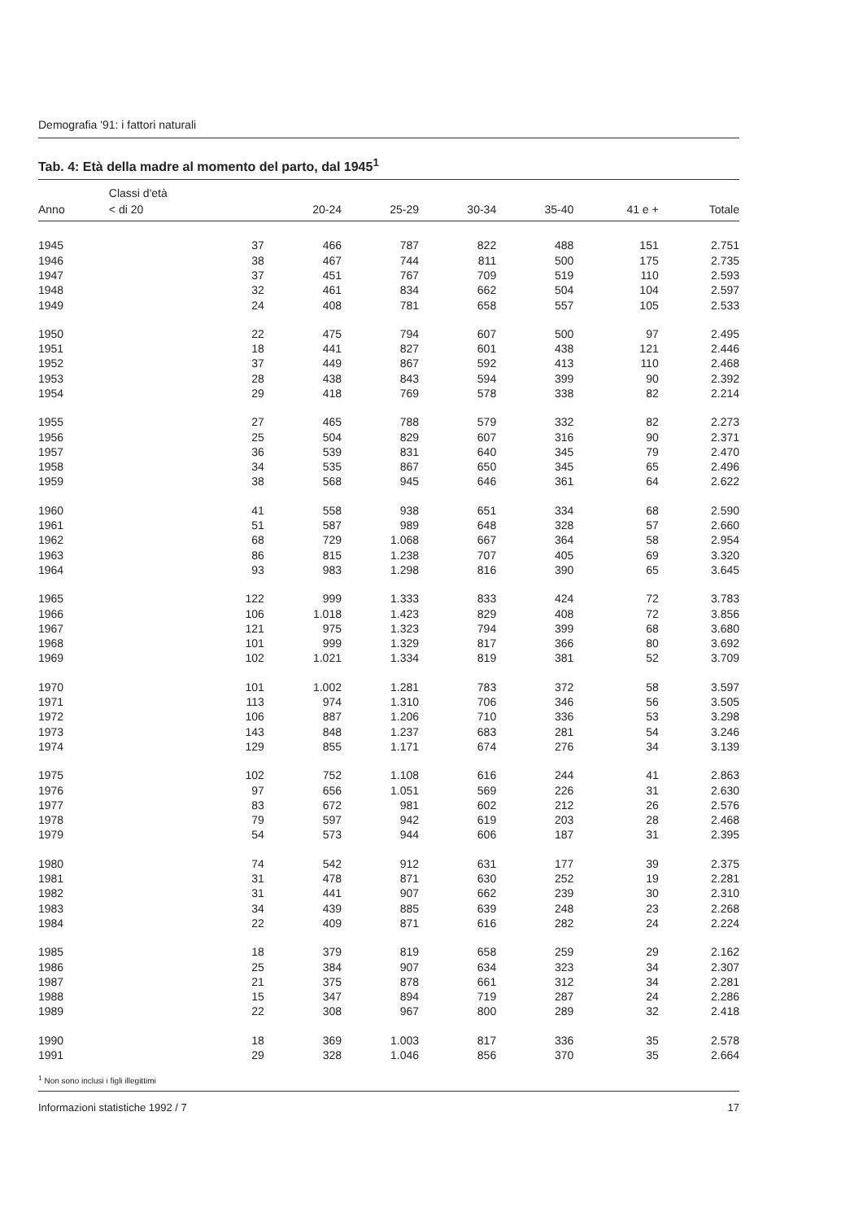Demografia '91: i fattori naturali
Tab. 4: Età della madre al momento del parto, dal 1945<sup>1</sup>
| | Classi d'età | | | | | | |
| --- | --- | --- | --- | --- | --- | --- | --- |
| Anno | < di 20 | 20-24 | 25-29 | 30-34 | 35-40 | 41 e + | Totale |
| 1945 | 37 | 466 | 787 | 822 | 488 | 151 | 2.751 |
| 1946 | 38 | 467 | 744 | 811 | 500 | 175 | 2.735 |
| 1947 | 37 | 451 | 767 | 709 | 519 | 110 | 2.593 |
| 1948 | 32 | 461 | 834 | 662 | 504 | 104 | 2.597 |
| 1949 | 24 | 408 | 781 | 658 | 557 | 105 | 2.533 |
| 1950 | 22 | 475 | 794 | 607 | 500 | 97 | 2.495 |
| 1951 | 18 | 441 | 827 | 601 | 438 | 121 | 2.446 |
| 1952 | 37 | 449 | 867 | 592 | 413 | 110 | 2.468 |
| 1953 | 28 | 438 | 843 | 594 | 399 | 90 | 2.392 |
| 1954 | 29 | 418 | 769 | 578 | 338 | 82 | 2.214 |
| 1955 | 27 | 465 | 788 | 579 | 332 | 82 | 2.273 |
| 1956 | 25 | 504 | 829 | 607 | 316 | 90 | 2.371 |
| 1957 | 36 | 539 | 831 | 640 | 345 | 79 | 2.470 |
| 1958 | 34 | 535 | 867 | 650 | 345 | 65 | 2.496 |
| 1959 | 38 | 568 | 945 | 646 | 361 | 64 | 2.622 |
| 1960 | 41 | 558 | 938 | 651 | 334 | 68 | 2.590 |
| 1961 | 51 | 587 | 989 | 648 | 328 | 57 | 2.660 |
| 1962 | 68 | 729 | 1.068 | 667 | 364 | 58 | 2.954 |
| 1963 | 86 | 815 | 1.238 | 707 | 405 | 69 | 3.320 |
| 1964 | 93 | 983 | 1.298 | 816 | 390 | 65 | 3.645 |
| 1965 | 122 | 999 | 1.333 | 833 | 424 | 72 | 3.783 |
| 1966 | 106 | 1.018 | 1.423 | 829 | 408 | 72 | 3.856 |
| 1967 | 121 | 975 | 1.323 | 794 | 399 | 68 | 3.680 |
| 1968 | 101 | 999 | 1.329 | 817 | 366 | 80 | 3.692 |
| 1969 | 102 | 1.021 | 1.334 | 819 | 381 | 52 | 3.709 |
| 1970 | 101 | 1.002 | 1.281 | 783 | 372 | 58 | 3.597 |
| 1971 | 113 | 974 | 1.310 | 706 | 346 | 56 | 3.505 |
| 1972 | 106 | 887 | 1.206 | 710 | 336 | 53 | 3.298 |
| 1973 | 143 | 848 | 1.237 | 683 | 281 | 54 | 3.246 |
| 1974 | 129 | 855 | 1.171 | 674 | 276 | 34 | 3.139 |
| 1975 | 102 | 752 | 1.108 | 616 | 244 | 41 | 2.863 |
| 1976 | 97 | 656 | 1.051 | 569 | 226 | 31 | 2.630 |
| 1977 | 83 | 672 | 981 | 602 | 212 | 26 | 2.576 |
| 1978 | 79 | 597 | 942 | 619 | 203 | 28 | 2.468 |
| 1979 | 54 | 573 | 944 | 606 | 187 | 31 | 2.395 |
| 1980 | 74 | 542 | 912 | 631 | 177 | 39 | 2.375 |
| 1981 | 31 | 478 | 871 | 630 | 252 | 19 | 2.281 |
| 1982 | 31 | 441 | 907 | 662 | 239 | 30 | 2.310 |
| 1983 | 34 | 439 | 885 | 639 | 248 | 23 | 2.268 |
| 1984 | 22 | 409 | 871 | 616 | 282 | 24 | 2.224 |
| 1985 | 18 | 379 | 819 | 658 | 259 | 29 | 2.162 |
| 1986 | 25 | 384 | 907 | 634 | 323 | 34 | 2.307 |
| 1987 | 21 | 375 | 878 | 661 | 312 | 34 | 2.281 |
| 1988 | 15 | 347 | 894 | 719 | 287 | 24 | 2.286 |
| 1989 | 22 | 308 | 967 | 800 | 289 | 32 | 2.418 |
| 1990 | 18 | 369 | 1.003 | 817 | 336 | 35 | 2.578 |
| 1991 | 29 | 328 | 1.046 | 856 | 370 | 35 | 2.664 |
<sup>1</sup> Non sono inclusi i figli illegittimi
Informazioni statistiche 1992 / 7 17